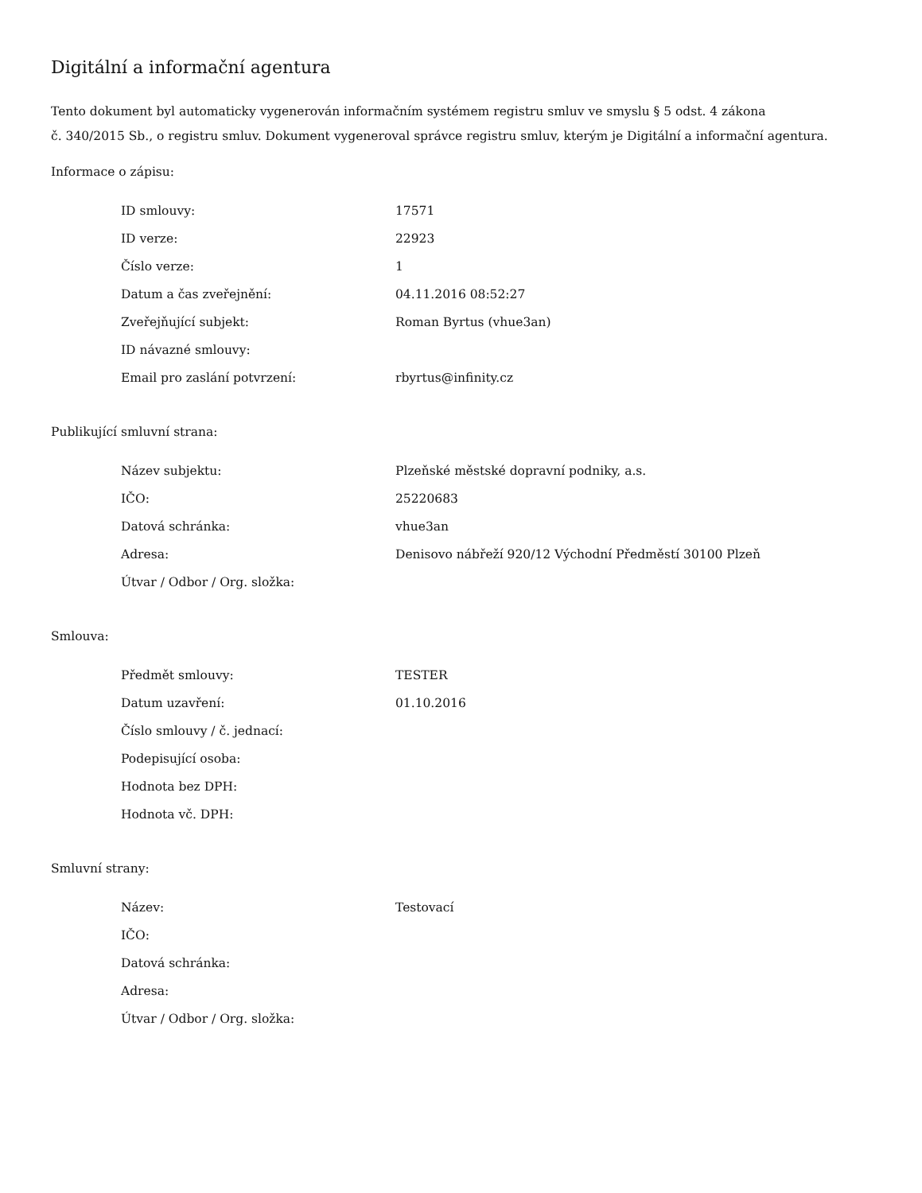Digitální a informační agentura
Tento dokument byl automaticky vygenerován informačním systémem registru smluv ve smyslu § 5 odst. 4 zákona
č. 340/2015 Sb., o registru smluv. Dokument vygeneroval správce registru smluv, kterým je Digitální a informační agentura.
Informace o zápisu:
| ID smlouvy: | 17571 |
| ID verze: | 22923 |
| Číslo verze: | 1 |
| Datum a čas zveřejnění: | 04.11.2016 08:52:27 |
| Zveřejňující subjekt: | Roman Byrtus (vhue3an) |
| ID návazné smlouvy: | |
| Email pro zaslání potvrzení: | rbyrtus@infinity.cz |
Publikující smluvní strana:
| Název subjektu: | Plzeňské městské dopravní podniky, a.s. |
| IČO: | 25220683 |
| Datová schránka: | vhue3an |
| Adresa: | Denisovo nábřeží 920/12 Východní Předměstí 30100 Plzeň |
| Útvar / Odbor / Org. složka: | |
Smlouva:
| Předmět smlouvy: | TESTER |
| Datum uzavření: | 01.10.2016 |
| Číslo smlouvy / č. jednací: | |
| Podepisující osoba: | |
| Hodnota bez DPH: | |
| Hodnota vč. DPH: | |
Smluvní strany:
| Název: | Testovací |
| IČO: | |
| Datová schránka: | |
| Adresa: | |
| Útvar / Odbor / Org. složka: | |